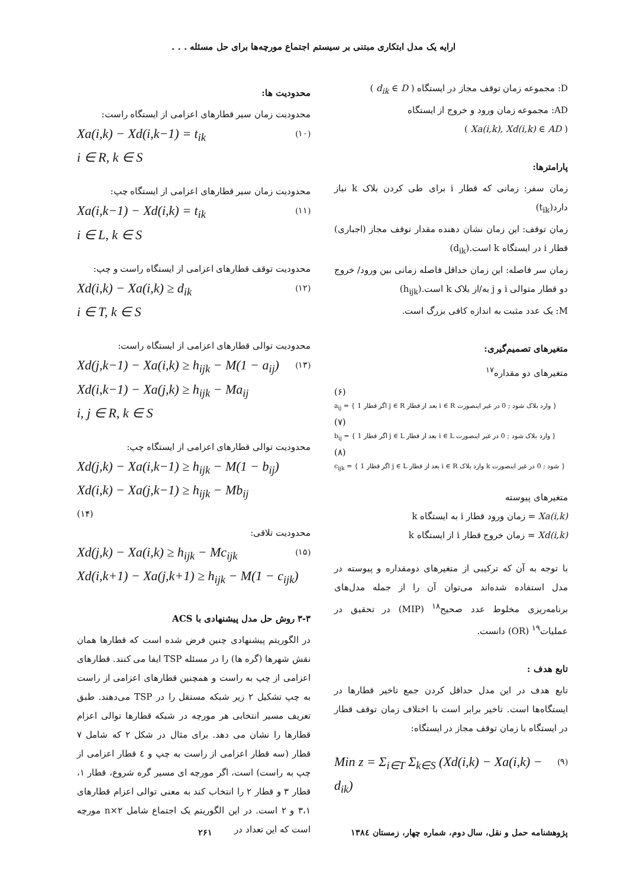ارایه یک مدل ابتکاری مبتنی بر سیستم اجتماع مورچه‌ها برای حل مسئله . . .
D: مجموعه زمان توقف مجاز در ایستگاه ( d<sub>ik</sub> ∈ D )
AD: مجموعه زمان ورود و خروج از ایستگاه
( Xa(i,k), Xd(i,k) ∈ AD )
پارامترها:
زمان سفر: زمانی که قطار i برای طی کردن بلاک k نیاز دارد(t<sub>ik</sub>)
زمان توقف: این زمان نشان دهنده مقدار توقف مجاز (اجباری) قطار i در ایستگاه k است.(d<sub>ik</sub>)
زمان سر فاصله: این زمان حداقل فاصله زمانی بین ورود/ خروج دو قطار متوالی i و j به/از بلاک k است.(h<sub>ijk</sub>)
M: یک عدد مثبت به اندازه کافی بزرگ است.
متغیرهای تصمیم‌گیری:
متغیرهای دو مقداره<sup>۱۷</sup>
(۶)
a<sub>ij</sub> = { 1 اگر قطار j ∈ R بعد از قطار i ∈ R وارد بلاک شود ; 0 در غیر اینصورت }
(۷)
b<sub>ij</sub> = { 1 اگر قطار j ∈ L بعد از قطار i ∈ L وارد بلاک شود ; 0 در غیر اینصورت }
(۸)
c<sub>ijk</sub> = { 1 اگر قطار j ∈ L بعد از قطار i ∈ R وارد بلاک k شود ; 0 در غیر اینصورت }
متغیرهای پیوسته
Xa(i,k) = زمان ورود قطار i به ایستگاه k
Xd(i,k) = زمان خروج قطار i از ایستگاه k
با توجه به آن که ترکیبی از متغیرهای دومقداره و پیوسته در مدل استفاده شده‌اند می‌توان آن را از جمله مدل‌های برنامه‌ریزی مخلوط عدد صحیح<sup>۱۸</sup> (MIP) در تحقیق در عملیات<sup>۱۹</sup> (OR) دانست.
تابع هدف :
تابع هدف در این مدل حداقل کردن جمع تاخیر قطارها در ایستگاه‌ها است. تاخیر برابر است با اختلاف زمان توقف قطار در ایستگاه با زمان توقف مجاز در ایستگاه:
Min z = Σ<sub>i∈T</sub> Σ<sub>k∈S</sub> (Xd(i,k) − Xa(i,k) − d<sub>ik</sub>) (۹)
محدودیت ها:
محدودیت زمان سیر قطارهای اعزامی از ایستگاه راست:
Xa(i,k) − Xd(i,k−1) = t<sub>ik</sub> (۱۰)
i ∈ R, k ∈ S
محدودیت زمان سیر قطارهای اعزامی از ایستگاه چپ:
Xa(i,k−1) − Xd(i,k) = t<sub>ik</sub> (۱۱)
i ∈ L, k ∈ S
محدودیت توقف قطارهای اعزامی از ایستگاه راست و چپ:
Xd(i,k) − Xa(i,k) ≥ d<sub>ik</sub> (۱۲)
i ∈ T, k ∈ S
محدودیت توالی قطارهای اعزامی از ایستگاه راست:
Xd(j,k−1) − Xa(i,k) ≥ h<sub>ijk</sub> − M(1 − a<sub>ij</sub>) (۱۳)
Xd(i,k−1) − Xa(j,k) ≥ h<sub>ijk</sub> − Ma<sub>ij</sub>
i, j ∈ R, k ∈ S
محدودیت توالی قطارهای اعزامی از ایستگاه چپ:
Xd(j,k) − Xa(i,k−1) ≥ h<sub>ijk</sub> − M(1 − b<sub>ij</sub>)
Xd(i,k) − Xa(j,k−1) ≥ h<sub>ijk</sub> − Mb<sub>ij</sub>
(۱۴)
محدودیت تلاقی:
Xd(j,k) − Xa(i,k) ≥ h<sub>ijk</sub> − Mc<sub>ijk</sub> (۱۵)
Xd(i,k+1) − Xa(j,k+1) ≥ h<sub>ijk</sub> − M(1 − c<sub>ijk</sub>)
۳-۳ روش حل مدل پیشنهادی با ACS
در الگوریتم پیشنهادی چنین فرض شده است که قطارها همان نقش شهرها (گره ها) را در مسئله TSP ایفا می کنند. قطارهای اعزامی از چپ به راست و همچنین قطارهای اعزامی از راست به چپ تشکیل ۲ زیر شبکه مستقل را در TSP می‌دهند. طبق تعریف مسیر انتخابی هر مورچه در شبکه قطارها توالی اعزام قطارها را نشان می دهد. برای مثال در شکل ۲ که شامل ۷ قطار (سه قطار اعزامی از راست به چپ و ٤ قطار اعزامی از چپ به راست) است، اگر مورچه ای مسیر گره شروع، قطار ۱، قطار ۳ و قطار ۲ را انتخاب کند به معنی توالی اعزام قطارهای ۳،۱ و ۲ است. در این الگوریتم یک اجتماع شامل n×۲ مورچه است که این تعداد در
پژوهشنامه حمل و نقل، سال دوم، شماره چهار، زمستان ۱۳۸٤ ۲۶۱